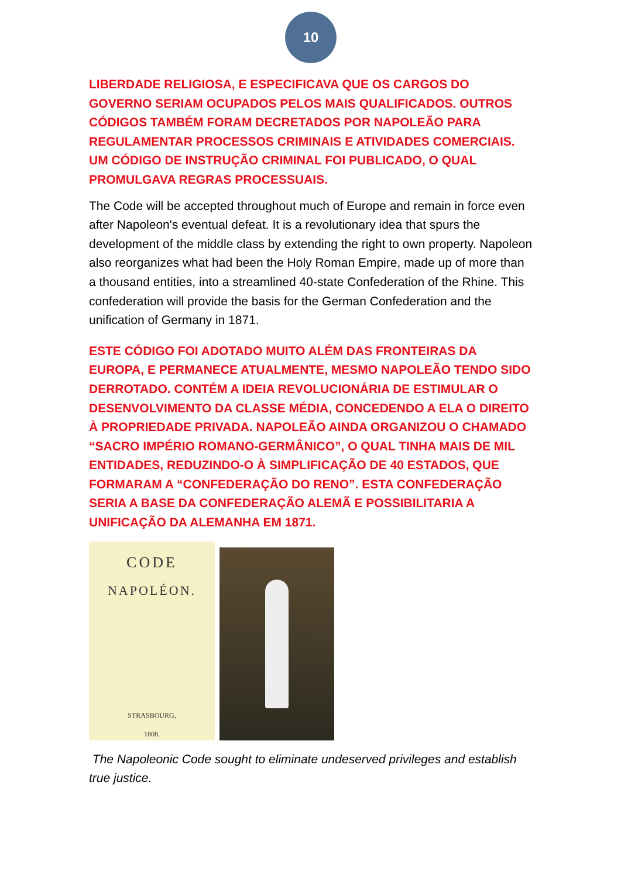10
LIBERDADE RELIGIOSA, E ESPECIFICAVA QUE OS CARGOS DO GOVERNO SERIAM OCUPADOS PELOS MAIS QUALIFICADOS. OUTROS CÓDIGOS TAMBÉM FORAM DECRETADOS POR NAPOLEÃO PARA REGULAMENTAR PROCESSOS CRIMINAIS E ATIVIDADES COMERCIAIS. UM CÓDIGO DE INSTRUÇÃO CRIMINAL FOI PUBLICADO, O QUAL PROMULGAVA REGRAS PROCESSUAIS.
The Code will be accepted throughout much of Europe and remain in force even after Napoleon's eventual defeat. It is a revolutionary idea that spurs the development of the middle class by extending the right to own property. Napoleon also reorganizes what had been the Holy Roman Empire, made up of more than a thousand entities, into a streamlined 40-state Confederation of the Rhine. This confederation will provide the basis for the German Confederation and the unification of Germany in 1871.
ESTE CÓDIGO FOI ADOTADO MUITO ALÉM DAS FRONTEIRAS DA EUROPA, E PERMANECE ATUALMENTE, MESMO NAPOLEÃO TENDO SIDO DERROTADO. CONTÉM A IDEIA REVOLUCIONÁRIA DE ESTIMULAR O DESENVOLVIMENTO DA CLASSE MÉDIA, CONCEDENDO A ELA O DIREITO À PROPRIEDADE PRIVADA. NAPOLEÃO AINDA ORGANIZOU O CHAMADO “SACRO IMPÉRIO ROMANO-GERMÂNICO”, O QUAL TINHA MAIS DE MIL ENTIDADES, REDUZINDO-O À SIMPLIFICAÇÃO DE 40 ESTADOS, QUE FORMARAM A “CONFEDERAÇÃO DO RENO”. ESTA CONFEDERAÇÃO SERIA A BASE DA CONFEDERAÇÃO ALEMÃ E POSSIBILITARIA A UNIFICAÇÃO DA ALEMANHA EM 1871.
CODE
NAPOLÉON.
STRASBOURG,
1808.
The Napoleonic Code sought to eliminate undeserved privileges and establish true justice.